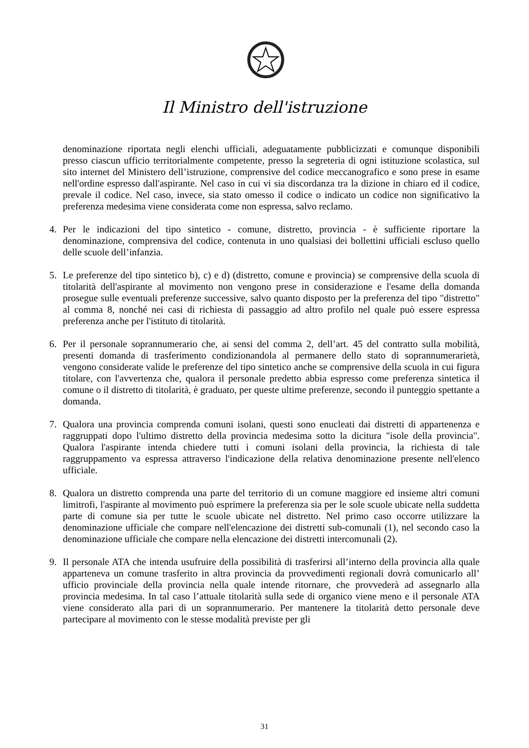Il Ministro dell'istruzione
denominazione riportata negli elenchi ufficiali, adeguatamente pubblicizzati e comunque disponibili presso ciascun ufficio territorialmente competente, presso la segreteria di ogni istituzione scolastica, sul sito internet del Ministero dell’istruzione, comprensive del codice meccanografico e sono prese in esame nell'ordine espresso dall'aspirante. Nel caso in cui vi sia discordanza tra la dizione in chiaro ed il codice, prevale il codice. Nel caso, invece, sia stato omesso il codice o indicato un codice non significativo la preferenza medesima viene considerata come non espressa, salvo reclamo.
4. Per le indicazioni del tipo sintetico - comune, distretto, provincia - è sufficiente riportare la denominazione, comprensiva del codice, contenuta in uno qualsiasi dei bollettini ufficiali escluso quello delle scuole dell’infanzia.
5. Le preferenze del tipo sintetico b), c) e d) (distretto, comune e provincia) se comprensive della scuola di titolarità dell'aspirante al movimento non vengono prese in considerazione e l'esame della domanda prosegue sulle eventuali preferenze successive, salvo quanto disposto per la preferenza del tipo "distretto" al comma 8, nonché nei casi di richiesta di passaggio ad altro profilo nel quale può essere espressa preferenza anche per l'istituto di titolarità.
6. Per il personale soprannumerario che, ai sensi del comma 2, dell’art. 45 del contratto sulla mobilità, presenti domanda di trasferimento condizionandola al permanere dello stato di soprannumerarietà, vengono considerate valide le preferenze del tipo sintetico anche se comprensive della scuola in cui figura titolare, con l'avvertenza che, qualora il personale predetto abbia espresso come preferenza sintetica il comune o il distretto di titolarità, è graduato, per queste ultime preferenze, secondo il punteggio spettante a domanda.
7. Qualora una provincia comprenda comuni isolani, questi sono enucleati dai distretti di appartenenza e raggruppati dopo l'ultimo distretto della provincia medesima sotto la dicitura "isole della provincia". Qualora l'aspirante intenda chiedere tutti i comuni isolani della provincia, la richiesta di tale raggruppamento va espressa attraverso l'indicazione della relativa denominazione presente nell'elenco ufficiale.
8. Qualora un distretto comprenda una parte del territorio di un comune maggiore ed insieme altri comuni limitrofi, l'aspirante al movimento può esprimere la preferenza sia per le sole scuole ubicate nella suddetta parte di comune sia per tutte le scuole ubicate nel distretto. Nel primo caso occorre utilizzare la denominazione ufficiale che compare nell'elencazione dei distretti sub-comunali (1), nel secondo caso la denominazione ufficiale che compare nella elencazione dei distretti intercomunali (2).
9. Il personale ATA che intenda usufruire della possibilità di trasferirsi all’interno della provincia alla quale apparteneva un comune trasferito in altra provincia da provvedimenti regionali dovrà comunicarlo all’ ufficio provinciale della provincia nella quale intende ritornare, che provvederà ad assegnarlo alla provincia medesima. In tal caso l’attuale titolarità sulla sede di organico viene meno e il personale ATA viene considerato alla pari di un soprannumerario. Per mantenere la titolarità detto personale deve partecipare al movimento con le stesse modalità previste per gli
31